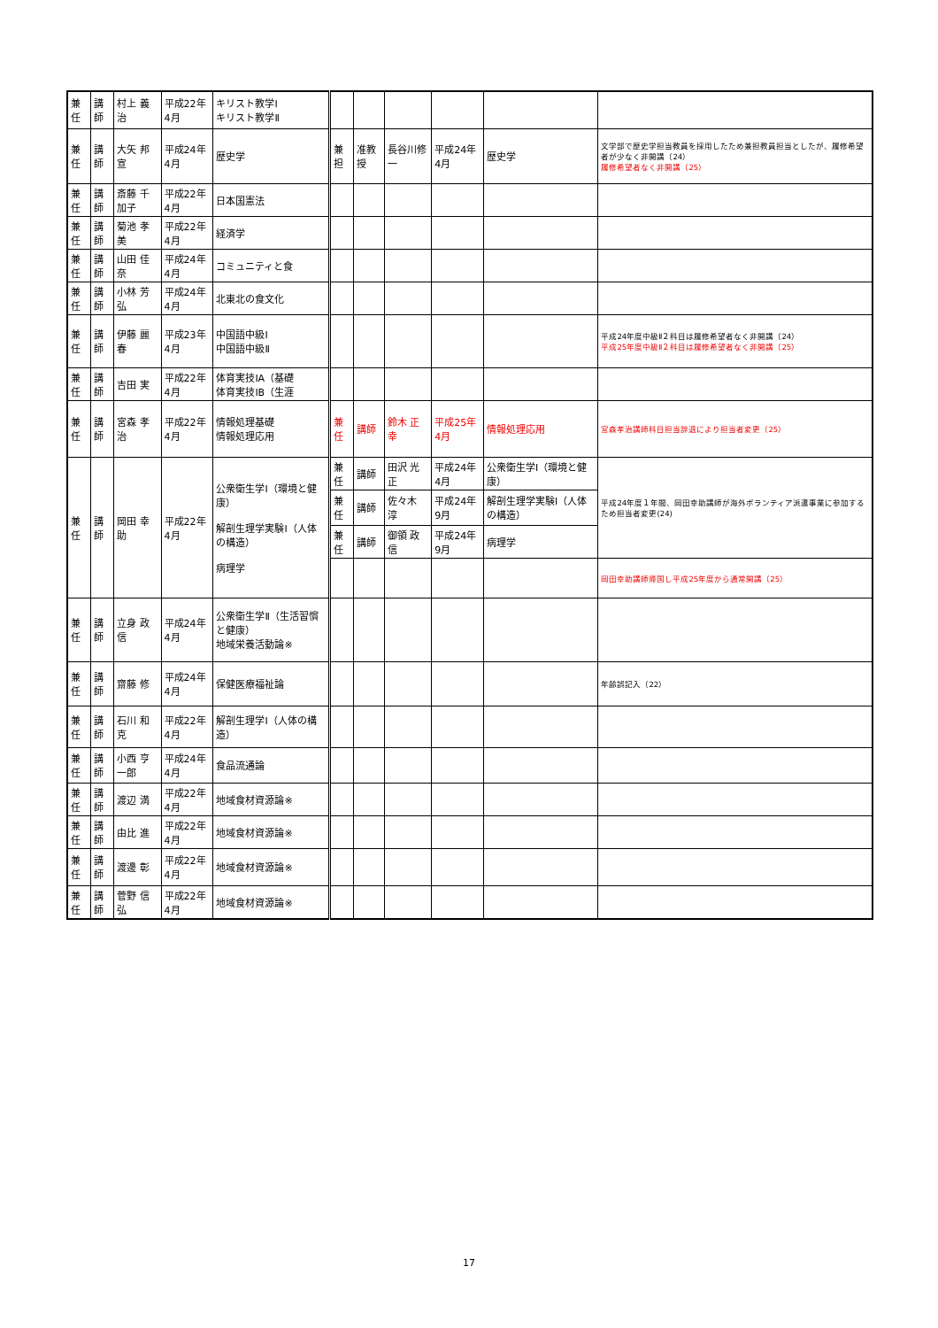| 兼任 | 講師 | 村上 義治 | 平成22年4月 | キリスト教学Ⅰ キリスト教学Ⅱ | | | | | | |
| 兼任 | 講師 | 大矢 邦宣 | 平成24年4月 | 歴史学 | 兼担 | 准教授 | 長谷川修一 | 平成24年4月 | 歴史学 | 文学部で歴史学担当教員を採用したため兼担教員担当としたが、履修希望者が少なく非開講（24） 履修希望者なく非開講（25） |
| 兼任 | 講師 | 斎藤 千加子 | 平成22年4月 | 日本国憲法 | | | | | | |
| 兼任 | 講師 | 菊池 孝美 | 平成22年4月 | 経済学 | | | | | | |
| 兼任 | 講師 | 山田 佳奈 | 平成24年4月 | コミュニティと食 | | | | | | |
| 兼任 | 講師 | 小林 芳弘 | 平成24年4月 | 北東北の食文化 | | | | | | |
| 兼任 | 講師 | 伊藤 麗春 | 平成23年4月 | 中国語中級Ⅰ 中国語中級Ⅱ | | | | | | 平成24年度中級Ⅱ２科目は履修希望者なく非開講（24） 平成25年度中級Ⅱ２科目は履修希望者なく非開講（25） |
| 兼任 | 講師 | 吉田 実 | 平成22年4月 | 体育実技ⅠA（基礎 体育実技ⅠB（生涯 | | | | | | |
| 兼任 | 講師 | 宮森 孝治 | 平成22年4月 | 情報処理基礎 情報処理応用 | 兼任 | 講師 | 鈴木 正幸 | 平成25年4月 | 情報処理応用 | 宮森孝治講師科目担当辞退により担当者変更（25） |
| 兼任 | 講師 | 岡田 幸助 | 平成22年4月 | 公衆衛生学Ⅰ（環境と健康） 解剖生理学実験Ⅰ（人体の構造） 病理学 | 兼任 | 講師 | 田沢 光正 | 平成24年4月 | 公衆衛生学Ⅰ（環境と健康） | 平成24年度１年間、岡田幸助講師が海外ボランティア派遣事業に参加するため担当者変更(24) |
| | | | | | 兼任 | 講師 | 佐々木 淳 | 平成24年9月 | 解剖生理学実験Ⅰ（人体の構造） | |
| | | | | | 兼任 | 講師 | 御領 政信 | 平成24年9月 | 病理学 | |
| | | | | | | | | | | 岡田幸助講師帰国し平成25年度から通常開講（25） |
| 兼任 | 講師 | 立身 政信 | 平成24年4月 | 公衆衛生学Ⅱ（生活習慣と健康） 地域栄養活動論※ | | | | | | |
| 兼任 | 講師 | 齋藤 修 | 平成24年4月 | 保健医療福祉論 | | | | | | 年齢誤記入（22） |
| 兼任 | 講師 | 石川 和克 | 平成22年4月 | 解剖生理学Ⅰ（人体の構造） | | | | | | |
| 兼任 | 講師 | 小西 亨一郎 | 平成24年4月 | 食品流通論 | | | | | | |
| 兼任 | 講師 | 渡辺 満 | 平成22年4月 | 地域食材資源論※ | | | | | | |
| 兼任 | 講師 | 由比 進 | 平成22年4月 | 地域食材資源論※ | | | | | | |
| 兼任 | 講師 | 渡邊 彰 | 平成22年4月 | 地域食材資源論※ | | | | | | |
| 兼任 | 講師 | 菅野 信弘 | 平成22年4月 | 地域食材資源論※ | | | | | | |
17